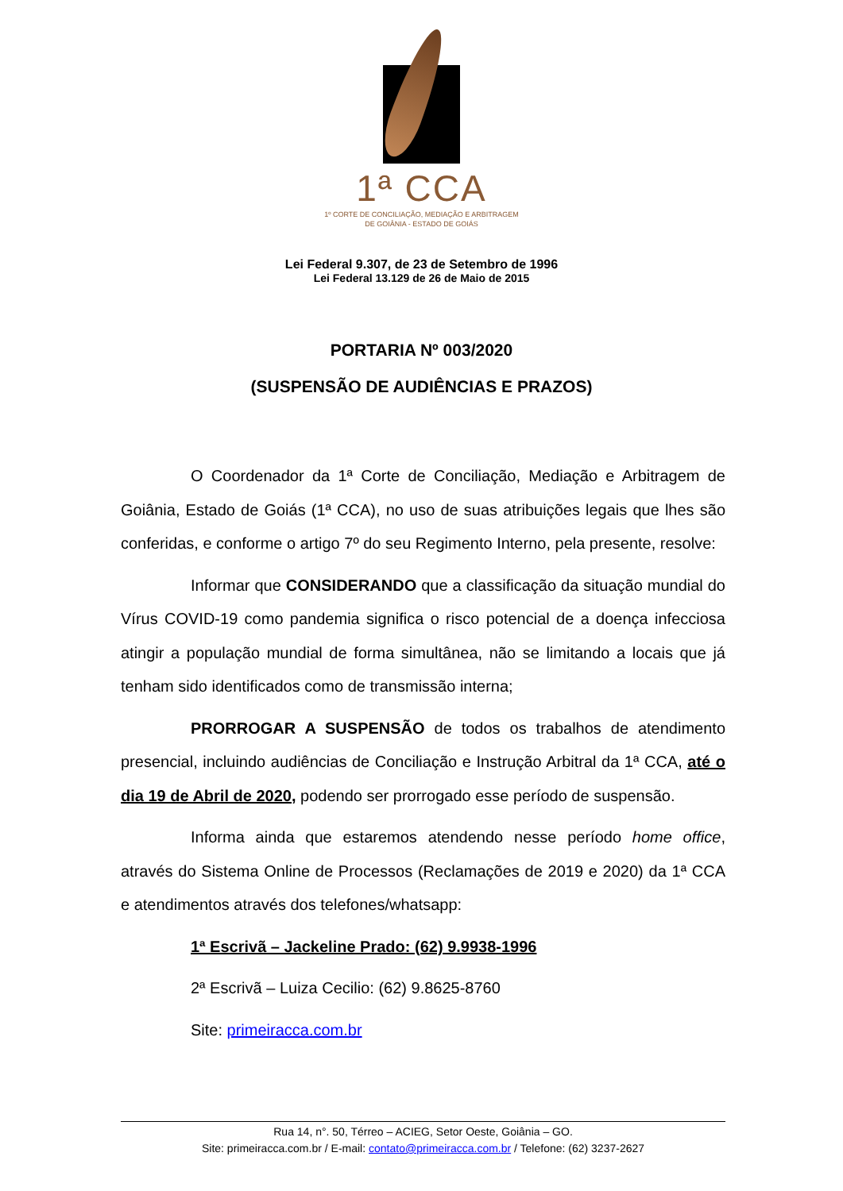1ª CCA
1º CORTE DE CONCILIAÇÃO, MEDIAÇÃO E ARBITRAGEM
DE GOIÂNIA - ESTADO DE GOIÁS
Lei Federal 9.307, de 23 de Setembro de 1996
Lei Federal 13.129 de 26 de Maio de 2015
PORTARIA Nº 003/2020
(SUSPENSÃO DE AUDIÊNCIAS E PRAZOS)
O Coordenador da 1ª Corte de Conciliação, Mediação e Arbitragem de Goiânia, Estado de Goiás (1ª CCA), no uso de suas atribuições legais que lhes são conferidas, e conforme o artigo 7º do seu Regimento Interno, pela presente, resolve:
Informar que CONSIDERANDO que a classificação da situação mundial do Vírus COVID-19 como pandemia significa o risco potencial de a doença infecciosa atingir a população mundial de forma simultânea, não se limitando a locais que já tenham sido identificados como de transmissão interna;
PRORROGAR A SUSPENSÃO de todos os trabalhos de atendimento presencial, incluindo audiências de Conciliação e Instrução Arbitral da 1ª CCA, até o dia 19 de Abril de 2020, podendo ser prorrogado esse período de suspensão.
Informa ainda que estaremos atendendo nesse período home office, através do Sistema Online de Processos (Reclamações de 2019 e 2020) da 1ª CCA e atendimentos através dos telefones/whatsapp:
1ª Escrivã – Jackeline Prado: (62) 9.9938-1996
2ª Escrivã – Luiza Cecilio: (62) 9.8625-8760
Site: primeiracca.com.br
Rua 14, n°. 50, Térreo – ACIEG, Setor Oeste, Goiânia – GO.
Site: primeiracca.com.br / E-mail: contato@primeiracca.com.br / Telefone: (62) 3237-2627